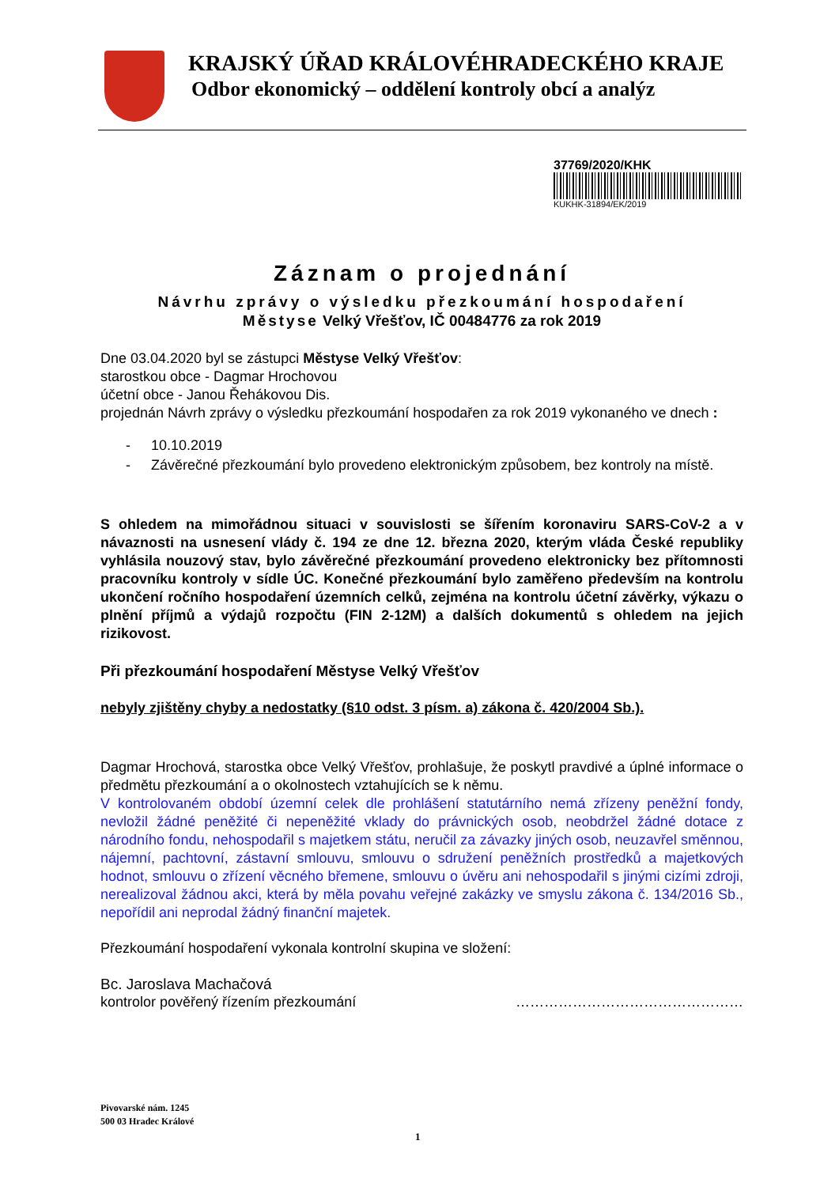KRAJSKÝ ÚŘAD KRÁLOVÉHRADECKÉHO KRAJE
Odbor ekonomický – oddělení kontroly obcí a analýz
37769/2020/KHK
KUKHK-31894/EK/2019
Záznam o projednání
Návrhu zprávy o výsledku přezkoumání hospodaření
Městyse Velký Vřešťov, IČ 00484776 za rok 2019
Dne 03.04.2020 byl se zástupci Městyse Velký Vřešťov:
starostkou obce - Dagmar Hrochovou
účetní obce - Janou Řehákovou Dis.
projednán Návrh zprávy o výsledku přezkoumání hospodařen za rok 2019 vykonaného ve dnech :
- 10.10.2019
- Závěrečné přezkoumání bylo provedeno elektronickým způsobem, bez kontroly na místě.
S ohledem na mimořádnou situaci v souvislosti se šířením koronaviru SARS-CoV-2 a v návaznosti na usnesení vlády č. 194 ze dne 12. března 2020, kterým vláda České republiky vyhlásila nouzový stav, bylo závěrečné přezkoumání provedeno elektronicky bez přítomnosti pracovníku kontroly v sídle ÚC. Konečné přezkoumání bylo zaměřeno především na kontrolu ukončení ročního hospodaření územních celků, zejména na kontrolu účetní závěrky, výkazu o plnění příjmů a výdajů rozpočtu (FIN 2-12M) a dalších dokumentů s ohledem na jejich rizikovost.
Při přezkoumání hospodaření Městyse Velký Vřešťov
nebyly zjištěny chyby a nedostatky (§10 odst. 3 písm. a) zákona č. 420/2004 Sb.).
Dagmar Hrochová, starostka obce Velký Vřešťov, prohlašuje, že poskytl pravdivé a úplné informace o předmětu přezkoumání a o okolnostech vztahujících se k němu.
V kontrolovaném období územní celek dle prohlášení statutárního nemá zřízeny peněžní fondy, nevložil žádné peněžité či nepeněžité vklady do právnických osob, neobdržel žádné dotace z národního fondu, nehospodařil s majetkem státu, neručil za závazky jiných osob, neuzavřel směnnou, nájemní, pachtovní, zástavní smlouvu, smlouvu o sdružení peněžních prostředků a majetkových hodnot, smlouvu o zřízení věcného břemene, smlouvu o úvěru ani nehospodařil s jinými cizími zdroji, nerealizoval žádnou akci, která by měla povahu veřejné zakázky ve smyslu zákona č. 134/2016 Sb., nepořídil ani neprodal žádný finanční majetek.
Přezkoumání hospodaření vykonala kontrolní skupina ve složení:
Bc. Jaroslava Machačová
kontrolor pověřený řízením přezkoumání …………………………………………
Pivovarské nám. 1245
500 03 Hradec Králové
1